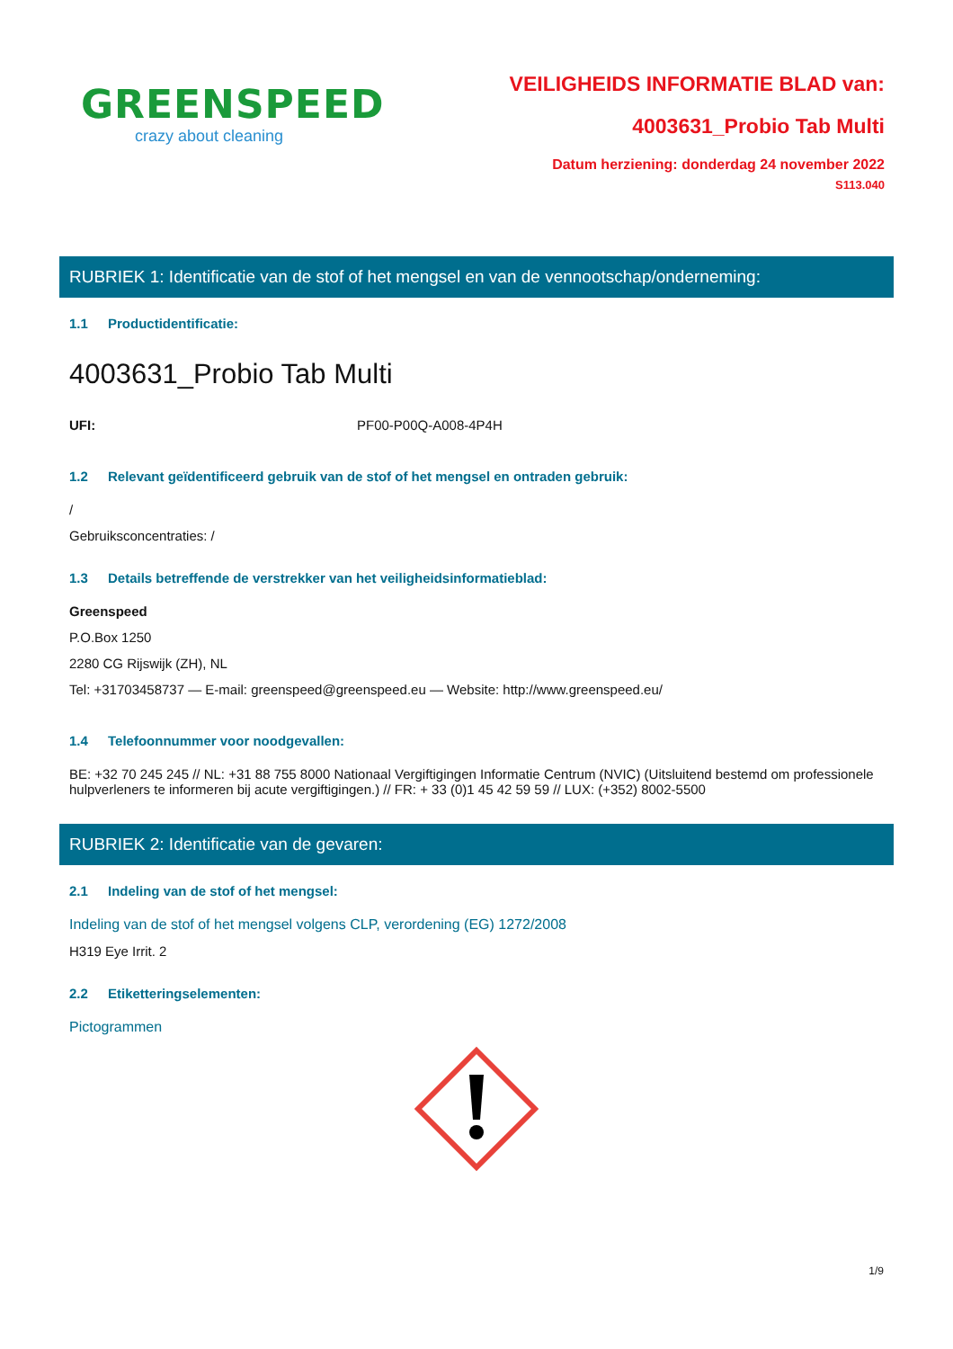GREENSPEED
crazy about cleaning
VEILIGHEIDS INFORMATIE BLAD van:
4003631_Probio Tab Multi
Datum herziening: donderdag 24 november 2022
S113.040
RUBRIEK 1: Identificatie van de stof of het mengsel en van de vennootschap/onderneming:
1.1 Productidentificatie:
4003631_Probio Tab Multi
UFI: PF00-P00Q-A008-4P4H
1.2 Relevant geïdentificeerd gebruik van de stof of het mengsel en ontraden gebruik:
/
Gebruiksconcentraties: /
1.3 Details betreffende de verstrekker van het veiligheidsinformatieblad:
Greenspeed
P.O.Box 1250
2280 CG Rijswijk (ZH), NL
Tel: +31703458737 — E-mail: greenspeed@greenspeed.eu — Website: http://www.greenspeed.eu/
1.4 Telefoonnummer voor noodgevallen:
BE: +32 70 245 245 // NL: +31 88 755 8000 Nationaal Vergiftigingen Informatie Centrum (NVIC) (Uitsluitend bestemd om professionele hulpverleners te informeren bij acute vergiftigingen.) // FR: + 33 (0)1 45 42 59 59 // LUX: (+352) 8002-5500
RUBRIEK 2: Identificatie van de gevaren:
2.1 Indeling van de stof of het mengsel:
Indeling van de stof of het mengsel volgens CLP, verordening (EG) 1272/2008
H319 Eye Irrit. 2
2.2 Etiketteringselementen:
Pictogrammen
1/9